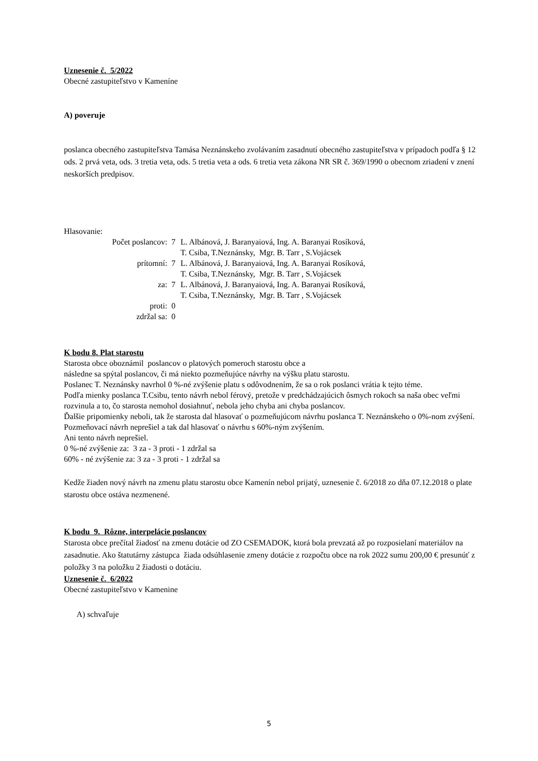Uznesenie č. 5/2022
Obecné zastupiteľstvo v Kameníne
A) poveruje
poslanca obecného zastupiteľstva Tamása Neznánskeho zvolávaním zasadnutí obecného zastupiteľstva v prípadoch podľa § 12 ods. 2 prvá veta, ods. 3 tretia veta, ods. 5 tretia veta a ods. 6 tretia veta zákona NR SR č. 369/1990 o obecnom zriadení v znení neskorších predpisov.
Hlasovanie:
| Počet poslancov: | 7 | L. Albánová, J. Baranyaiová, Ing. A. Baranyai Rosíková, T. Csiba, T.Neznánsky, Mgr. B. Tarr , S.Vojácsek |
| prítomní: | 7 | L. Albánová, J. Baranyaiová, Ing. A. Baranyai Rosíková, T. Csiba, T.Neznánsky, Mgr. B. Tarr , S.Vojácsek |
| za: | 7 | L. Albánová, J. Baranyaiová, Ing. A. Baranyai Rosíková, T. Csiba, T.Neznánsky, Mgr. B. Tarr , S.Vojácsek |
| proti: | 0 | |
| zdržal sa: | 0 | |
K bodu 8. Plat starostu
Starosta obce oboznámil poslancov o platových pomeroch starostu obce a
následne sa spýtal poslancov, či má niekto pozmeňujúce návrhy na výšku platu starostu.
Poslanec T. Neznánsky navrhol 0 %-né zvýšenie platu s odôvodnením, že sa o rok poslanci vrátia k tejto téme.
Podľa mienky poslanca T.Csibu, tento návrh nebol férový, pretože v predchádzajúcich ôsmych rokoch sa naša obec veľmi rozvinula a to, čo starosta nemohol dosiahnuť, nebola jeho chyba ani chyba poslancov.
Ďalšie pripomienky neboli, tak že starosta dal hlasovať o pozmeňujúcom návrhu poslanca T. Neznánskeho o 0%-nom zvýšení. Pozmeňovací návrh neprešiel a tak dal hlasovať o návrhu s 60%-ným zvýšením.
Ani tento návrh neprešiel.
0 %-né zvýšenie za: 3 za - 3 proti - 1 zdržal sa
60% - né zvýšenie za: 3 za - 3 proti - 1 zdržal sa
Kedže žiaden nový návrh na zmenu platu starostu obce Kamenín nebol prijatý, uznesenie č. 6/2018 zo dňa 07.12.2018 o plate starostu obce ostáva nezmenené.
K bodu 9. Rôzne, interpelácie poslancov
Starosta obce prečítal žiadosť na zmenu dotácie od ZO CSEMADOK, ktorá bola prevzatá až po rozposielaní materiálov na zasadnutie. Ako štatutárny zástupca žiada odsúhlasenie zmeny dotácie z rozpočtu obce na rok 2022 sumu 200,00 € presunúť z položky 3 na položku 2 žiadosti o dotáciu.
Uznesenie č. 6/2022
Obecné zastupiteľstvo v Kamenine
A) schvaľuje
5